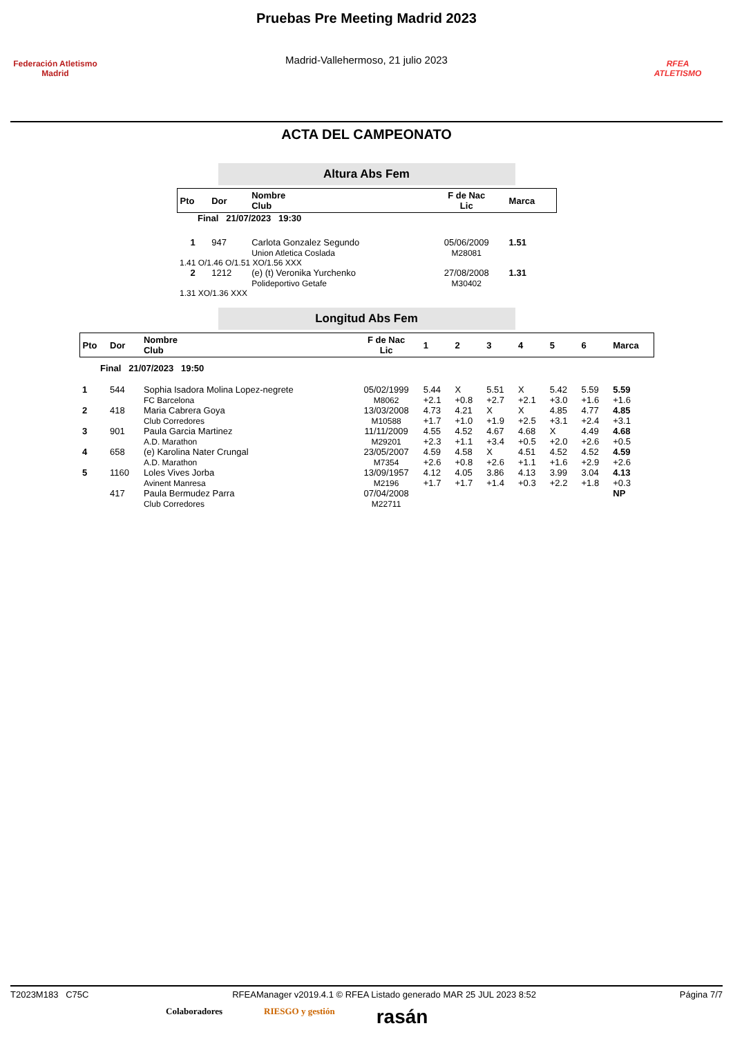Federación Atletismo
Madrid
Pruebas Pre Meeting Madrid 2023
Madrid-Vallehermoso, 21 julio 2023
RFEA
ATLETISMO
ACTA DEL CAMPEONATO
Altura Abs Fem
| Pto | Dor | Nombre Club | F de Nac Lic | Marca |
| --- | --- | --- | --- | --- |
| Final 21/07/2023 19:30 | | | | |
| 1 | 947 | Carlota Gonzalez Segundo Union Atletica Coslada | 05/06/2009 M28081 | 1.51 |
| 1.41 O/1.46 O/1.51 XO/1.56 XXX | | | | |
| 2 | 1212 | (e) (t) Veronika Yurchenko Polideportivo Getafe | 27/08/2008 M30402 | 1.31 |
| 1.31 XO/1.36 XXX | | | | |
Longitud Abs Fem
| Pto | Dor | Nombre Club | F de Nac Lic | 1 | 2 | 3 | 4 | 5 | 6 | Marca |
| --- | --- | --- | --- | --- | --- | --- | --- | --- | --- | --- |
| Final 21/07/2023 19:50 | | | | | | | | | | |
| 1 | 544 | Sophia Isadora Molina Lopez-negrete FC Barcelona | 05/02/1999 M8062 | 5.44 +2.1 | X +0.8 | 5.51 +2.7 | X +2.1 | 5.42 +3.0 | 5.59 +1.6 | 5.59 +1.6 |
| 2 | 418 | Maria Cabrera Goya Club Corredores | 13/03/2008 M10588 | 4.73 +1.7 | 4.21 +1.0 | X +1.9 | X +2.5 | 4.85 +3.1 | 4.77 +2.4 | 4.85 +3.1 |
| 3 | 901 | Paula Garcia Martinez A.D. Marathon | 11/11/2009 M29201 | 4.55 +2.3 | 4.52 +1.1 | 4.67 +3.4 | 4.68 +0.5 | X +2.0 | 4.49 +2.6 | 4.68 +0.5 |
| 4 | 658 | (e) Karolina Nater Crungal A.D. Marathon | 23/05/2007 M7354 | 4.59 +2.6 | 4.58 +0.8 | X +2.6 | 4.51 +1.1 | 4.52 +1.6 | 4.52 +2.9 | 4.59 +2.6 |
| 5 | 1160 | Loles Vives Jorba Avinent Manresa | 13/09/1957 M2196 | 4.12 +1.7 | 4.05 +1.7 | 3.86 +1.4 | 4.13 +0.3 | 3.99 +2.2 | 3.04 +1.8 | 4.13 +0.3 |
| | 417 | Paula Bermudez Parra Club Corredores | 07/04/2008 M22711 | | | | | | | NP |
T2023M183 C75C RFEAManager v2019.4.1 © RFEA Listado generado MAR 25 JUL 2023 8:52 Página 7/7
Colaboradores RIESGO y gestión rasán